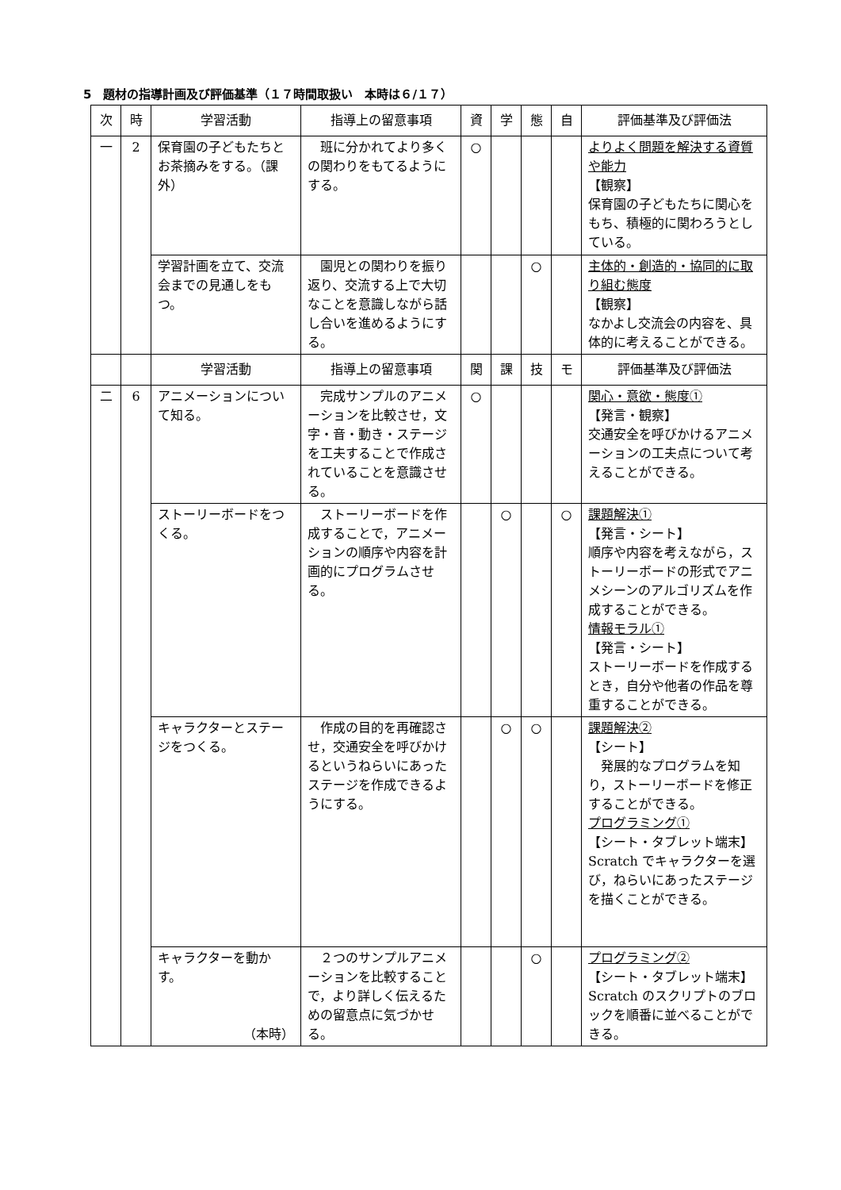5　題材の指導計画及び評価基準（１７時間取扱い　本時は６/１７）
| 次 | 時 | 学習活動 | 指導上の留意事項 | 資 | 学 | 態 | 自 | 評価基準及び評価法 |
| --- | --- | --- | --- | --- | --- | --- | --- | --- |
| 一 | 2 | 保育園の子どもたちとお茶摘みをする。（課外） | 班に分かれてより多くの関わりをもてるようにする。 | ○ | | | | よりよく問題を解決する資質や能力 【観察】 保育園の子どもたちに関心をもち、積極的に関わろうとしている。 |
| | | 学習計画を立て、交流会までの見通しをもつ。 | 園児との関わりを振り返り、交流する上で大切なことを意識しながら話し合いを進めるようにする。 | | | ○ | | 主体的・創造的・協同的に取り組む態度 【観察】 なかよし交流会の内容を、具体的に考えることができる。 |
| | | 学習活動 | 指導上の留意事項 | 関 | 課 | 技 | モ | 評価基準及び評価法 |
| 二 | 6 | アニメーションについて知る。 | 完成サンプルのアニメーションを比較させ，文字・音・動き・ステージを工夫することで作成されていることを意識させる。 | ○ | | | | 関心・意欲・態度① 【発言・観察】 交通安全を呼びかけるアニメーションの工夫点について考えることができる。 |
| | | ストーリーボードをつくる。 | ストーリーボードを作成することで，アニメーションの順序や内容を計画的にプログラムさせる。 | | ○ | | ○ | 課題解決① 【発言・シート】 順序や内容を考えながら，ストーリーボードの形式でアニメシーンのアルゴリズムを作成することができる。 情報モラル① 【発言・シート】 ストーリーボードを作成するとき，自分や他者の作品を尊重することができる。 |
| | | キャラクターとステージをつくる。 | 作成の目的を再確認させ，交通安全を呼びかけるというねらいにあったステージを作成できるようにする。 | | ○ | ○ | | 課題解決② 【シート】 発展的なプログラムを知り，ストーリーボードを修正することができる。 プログラミング① 【シート・タブレット端末】 Scratch でキャラクターを選び，ねらいにあったステージを描くことができる。 |
| | | キャラクターを動かす。 （本時） | ２つのサンプルアニメーションを比較することで，より詳しく伝えるための留意点に気づかせる。 | | | ○ | | プログラミング② 【シート・タブレット端末】 Scratch のスクリプトのブロックを順番に並べることができる。 |